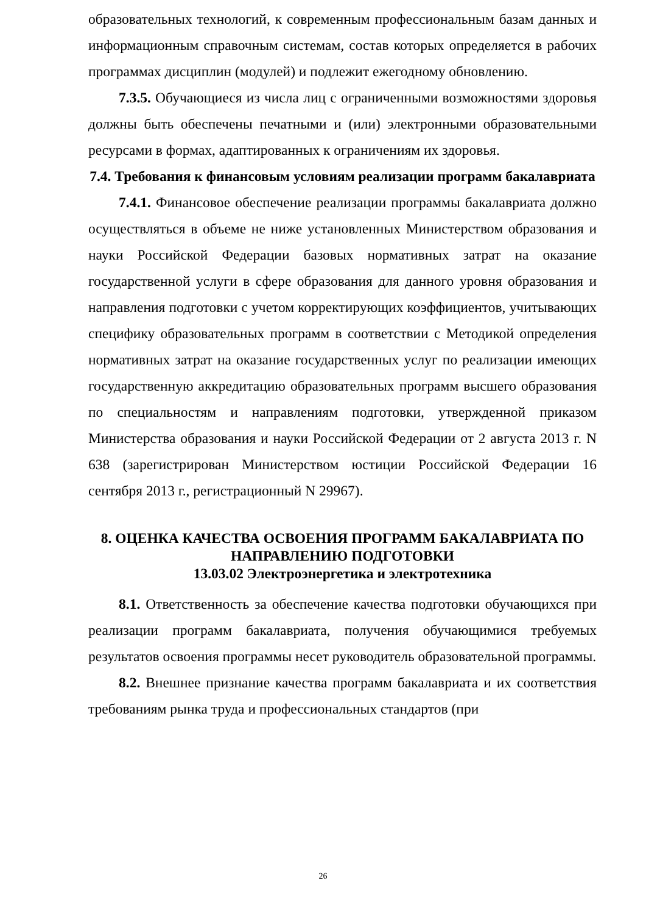образовательных технологий, к современным профессиональным базам данных и информационным справочным системам, состав которых определяется в рабочих программах дисциплин (модулей) и подлежит ежегодному обновлению.
7.3.5. Обучающиеся из числа лиц с ограниченными возможностями здоровья должны быть обеспечены печатными и (или) электронными образовательными ресурсами в формах, адаптированных к ограничениям их здоровья.
7.4. Требования к финансовым условиям реализации программ бакалавриата
7.4.1. Финансовое обеспечение реализации программы бакалавриата должно осуществляться в объеме не ниже установленных Министерством образования и науки Российской Федерации базовых нормативных затрат на оказание государственной услуги в сфере образования для данного уровня образования и направления подготовки с учетом корректирующих коэффициентов, учитывающих специфику образовательных программ в соответствии с Методикой определения нормативных затрат на оказание государственных услуг по реализации имеющих государственную аккредитацию образовательных программ высшего образования по специальностям и направлениям подготовки, утвержденной приказом Министерства образования и науки Российской Федерации от 2 августа 2013 г. N 638 (зарегистрирован Министерством юстиции Российской Федерации 16 сентября 2013 г., регистрационный N 29967).
8. ОЦЕНКА КАЧЕСТВА ОСВОЕНИЯ ПРОГРАММ БАКАЛАВРИАТА ПО НАПРАВЛЕНИЮ ПОДГОТОВКИ
13.03.02 Электроэнергетика и электротехника
8.1. Ответственность за обеспечение качества подготовки обучающихся при реализации программ бакалавриата, получения обучающимися требуемых результатов освоения программы несет руководитель образовательной программы.
8.2. Внешнее признание качества программ бакалавриата и их соответствия требованиям рынка труда и профессиональных стандартов (при
26